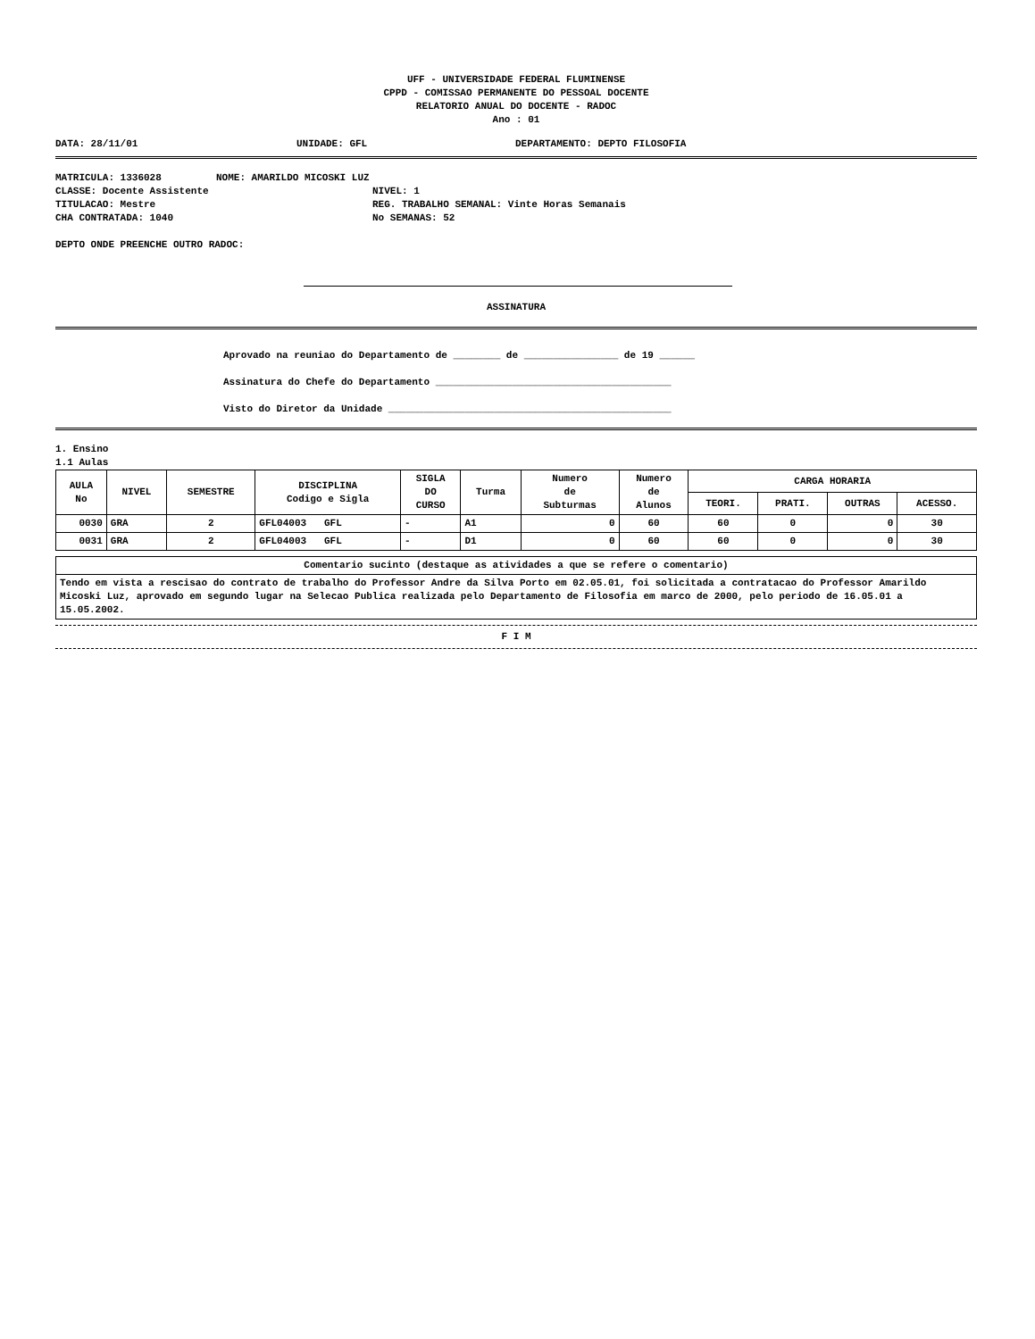UFF - UNIVERSIDADE FEDERAL FLUMINENSE
CPPD - COMISSAO PERMANENTE DO PESSOAL DOCENTE
RELATORIO ANUAL DO DOCENTE - RADOC
Ano : 01
DATA: 28/11/01 UNIDADE: GFL DEPARTAMENTO: DEPTO FILOSOFIA
MATRICULA: 1336028 NOME: AMARILDO MICOSKI LUZ
CLASSE: Docente Assistente NIVEL: 1
TITULACAO: Mestre REG. TRABALHO SEMANAL: Vinte Horas Semanais
CHA CONTRATADA: 1040 No SEMANAS: 52
DEPTO ONDE PREENCHE OUTRO RADOC:
ASSINATURA
Aprovado na reuniao do Departamento de ________ de ________________ de 19 ______
Assinatura do Chefe do Departamento ________________________________________
Visto do Diretor da Unidade ________________________________________________
1. Ensino
1.1 Aulas
| AULA No | NIVEL | SEMESTRE | DISCIPLINA Codigo e Sigla | SIGLA DO CURSO | Turma | Numero de Subturmas | Numero de Alunos | CARGA HORARIA | | | |
| --- | --- | --- | --- | --- | --- | --- | --- | --- | --- | --- | --- |
| | | | | | | | | TEORI. | PRATI. | OUTRAS | ACESSO. |
| 0030 | GRA | 2 | GFL04003 GFL | - | A1 | 0 | 60 | 60 | 0 | 0 | 30 |
| 0031 | GRA | 2 | GFL04003 GFL | - | D1 | 0 | 60 | 60 | 0 | 0 | 30 |
| Comentario sucinto (destaque as atividades a que se refere o comentario) |
| --- |
| Tendo em vista a rescisao do contrato de trabalho do Professor Andre da Silva Porto em 02.05.01, foi solicitada a contratacao do Professor Amarildo Micoski Luz, aprovado em segundo lugar na Selecao Publica realizada pelo Departamento de Filosofia em marco de 2000, pelo periodo de 16.05.01 a 15.05.2002. |
F I M